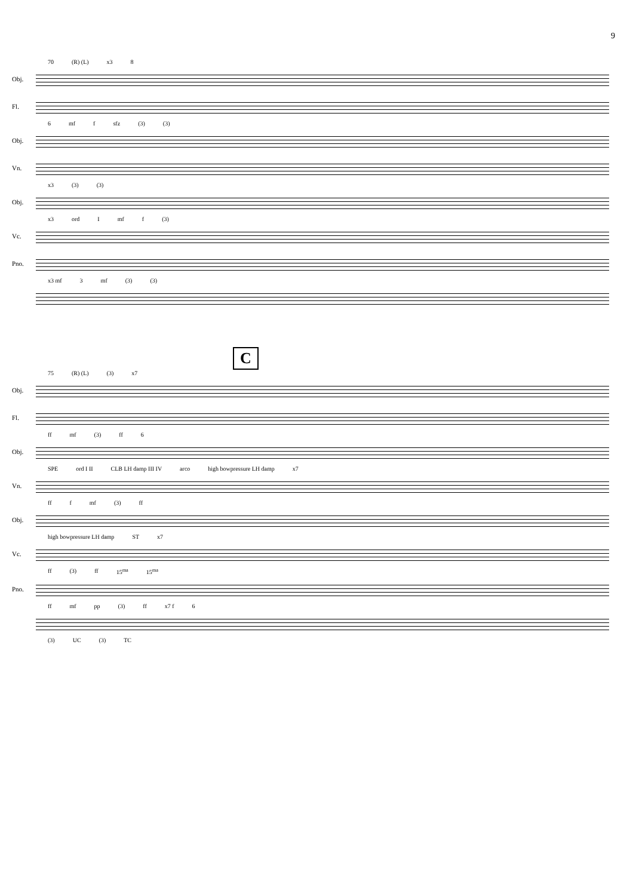9
70 (R) (L) x3 8
Obj.
Fl.
6 mf f sfz (3) (3)
Obj.
Vn.
x3 (3) (3)
Obj.
x3 ord I mf f (3)
Vc.
Pno.
x3 mf 3 mf (3) (3)
C
75 (R) (L) (3) x7
Obj.
Fl.
ff mf (3) ff 6
Obj.
SPE ord I II CLB LH damp III IV arco high bowpressure LH damp x7
Vn.
ff f mf (3) ff
Obj.
high bowpressure LH damp ST x7
Vc.
ff (3) ff 15<sup>ma</sup> 15<sup>ma</sup>
Pno.
ff mf pp (3) ff x7 f 6
(3) UC (3) TC